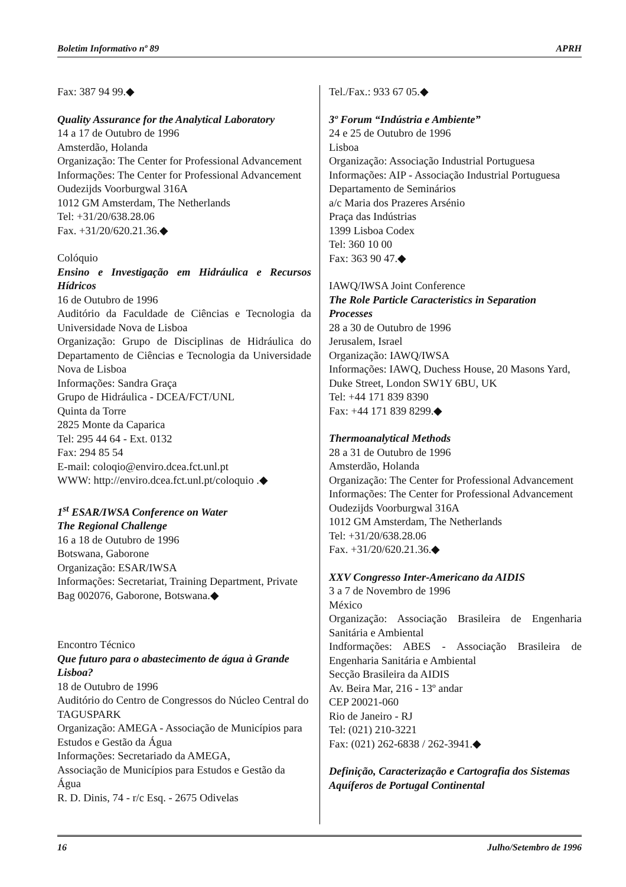Boletim Informativo nº 89 APRH
Fax: 387 94 99.◆
Quality Assurance for the Analytical Laboratory
14 a 17 de Outubro de 1996
Amsterdão, Holanda
Organização: The Center for Professional Advancement
Informações: The Center for Professional Advancement
Oudezijds Voorburgwal 316A
1012 GM Amsterdam, The Netherlands
Tel: +31/20/638.28.06
Fax. +31/20/620.21.36.◆
Colóquio
Ensino e Investigação em Hidráulica e Recursos Hídricos
16 de Outubro de 1996
Auditório da Faculdade de Ciências e Tecnologia da Universidade Nova de Lisboa
Organização: Grupo de Disciplinas de Hidráulica do Departamento de Ciências e Tecnologia da Universidade Nova de Lisboa
Informações: Sandra Graça
Grupo de Hidráulica - DCEA/FCT/UNL
Quinta da Torre
2825 Monte da Caparica
Tel: 295 44 64 - Ext. 0132
Fax: 294 85 54
E-mail: coloqio@enviro.dcea.fct.unl.pt
WWW: http://enviro.dcea.fct.unl.pt/coloquio .◆
1<sup>st</sup> ESAR/IWSA Conference on Water
The Regional Challenge
16 a 18 de Outubro de 1996
Botswana, Gaborone
Organização: ESAR/IWSA
Informações: Secretariat, Training Department, Private Bag 002076, Gaborone, Botswana.◆
Encontro Técnico
Que futuro para o abastecimento de água à Grande Lisboa?
18 de Outubro de 1996
Auditório do Centro de Congressos do Núcleo Central do TAGUSPARK
Organização: AMEGA - Associação de Municípios para Estudos e Gestão da Água
Informações: Secretariado da AMEGA,
Associação de Municípios para Estudos e Gestão da Água
R. D. Dinis, 74 - r/c Esq. - 2675 Odivelas
Tel./Fax.: 933 67 05.◆
3º Forum “Indústria e Ambiente”
24 e 25 de Outubro de 1996
Lisboa
Organização: Associação Industrial Portuguesa
Informações: AIP - Associação Industrial Portuguesa
Departamento de Seminários
a/c Maria dos Prazeres Arsénio
Praça das Indústrias
1399 Lisboa Codex
Tel: 360 10 00
Fax: 363 90 47.◆
IAWQ/IWSA Joint Conference
The Role Particle Caracteristics in Separation Processes
28 a 30 de Outubro de 1996
Jerusalem, Israel
Organização: IAWQ/IWSA
Informações: IAWQ, Duchess House, 20 Masons Yard, Duke Street, London SW1Y 6BU, UK
Tel: +44 171 839 8390
Fax: +44 171 839 8299.◆
Thermoanalytical Methods
28 a 31 de Outubro de 1996
Amsterdão, Holanda
Organização: The Center for Professional Advancement
Informações: The Center for Professional Advancement
Oudezijds Voorburgwal 316A
1012 GM Amsterdam, The Netherlands
Tel: +31/20/638.28.06
Fax. +31/20/620.21.36.◆
XXV Congresso Inter-Americano da AIDIS
3 a 7 de Novembro de 1996
México
Organização: Associação Brasileira de Engenharia Sanitária e Ambiental
Indformações: ABES - Associação Brasileira de Engenharia Sanitária e Ambiental
Secção Brasileira da AIDIS
Av. Beira Mar, 216 - 13º andar
CEP 20021-060
Rio de Janeiro - RJ
Tel: (021) 210-3221
Fax: (021) 262-6838 / 262-3941.◆
Definição, Caracterização e Cartografia dos Sistemas Aquíferos de Portugal Continental
16 Julho/Setembro de 1996